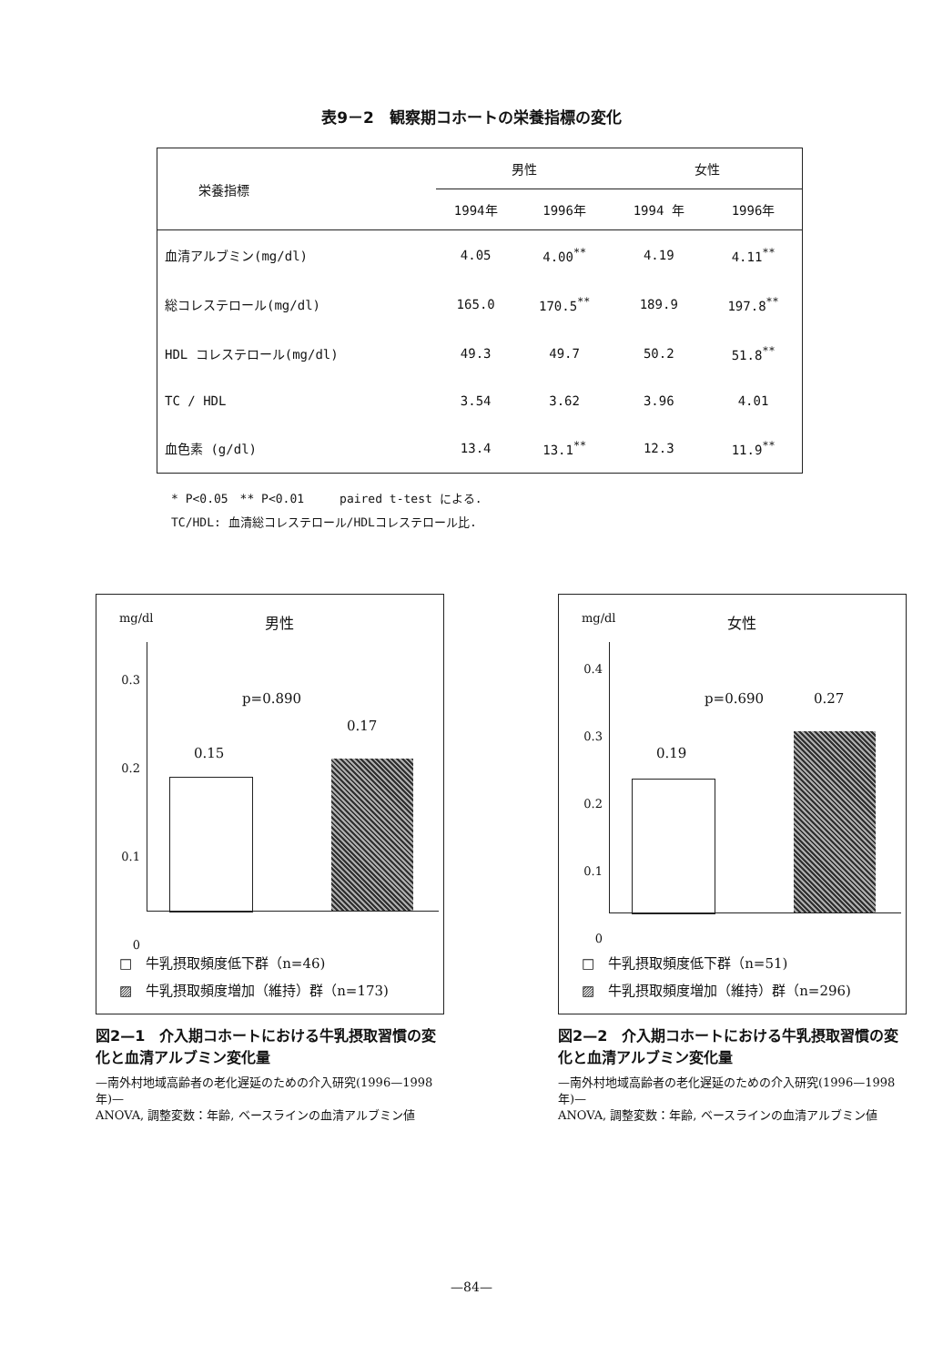表9－2　観察期コホートの栄養指標の変化
| 栄養指標 | 男性 | | 女性 | |
| --- | --- | --- | --- | --- |
| | 1994年 | 1996年 | 1994 年 | 1996年 |
| 血清アルブミン(mg/dl) | 4.05 | 4.00<sup>**</sup> | 4.19 | 4.11<sup>**</sup> |
| 総コレステロール(mg/dl) | 165.0 | 170.5<sup>**</sup> | 189.9 | 197.8<sup>**</sup> |
| HDL コレステロール(mg/dl) | 49.3 | 49.7 | 50.2 | 51.8<sup>**</sup> |
| TC / HDL | 3.54 | 3.62 | 3.96 | 4.01 |
| 血色素 (g/dl) | 13.4 | 13.1<sup>**</sup> | 12.3 | 11.9<sup>**</sup> |
* P<0.05　** P<0.01　　　paired t-test による.
TC/HDL: 血清総コレステロール/HDLコレステロール比.
mg/dl 男性
0.3
0.2
0.1
0
p=0.890
0.15
0.17
□　牛乳摂取頻度低下群（n=46)
▨　牛乳摂取頻度増加（維持）群（n=173)
図2—1　介入期コホートにおける牛乳摂取習慣の変化と血清アルブミン変化量
—南外村地域高齢者の老化遅延のための介入研究(1996—1998年)—
ANOVA, 調整変数：年齢, ベースラインの血清アルブミン値
mg/dl 女性
0.4
0.3
0.2
0.1
0
p=0.690 0.27
0.19
□　牛乳摂取頻度低下群（n=51)
▨　牛乳摂取頻度増加（維持）群（n=296)
図2—2　介入期コホートにおける牛乳摂取習慣の変化と血清アルブミン変化量
—南外村地域高齢者の老化遅延のための介入研究(1996—1998年)—
ANOVA, 調整変数：年齢, ベースラインの血清アルブミン値
—84—